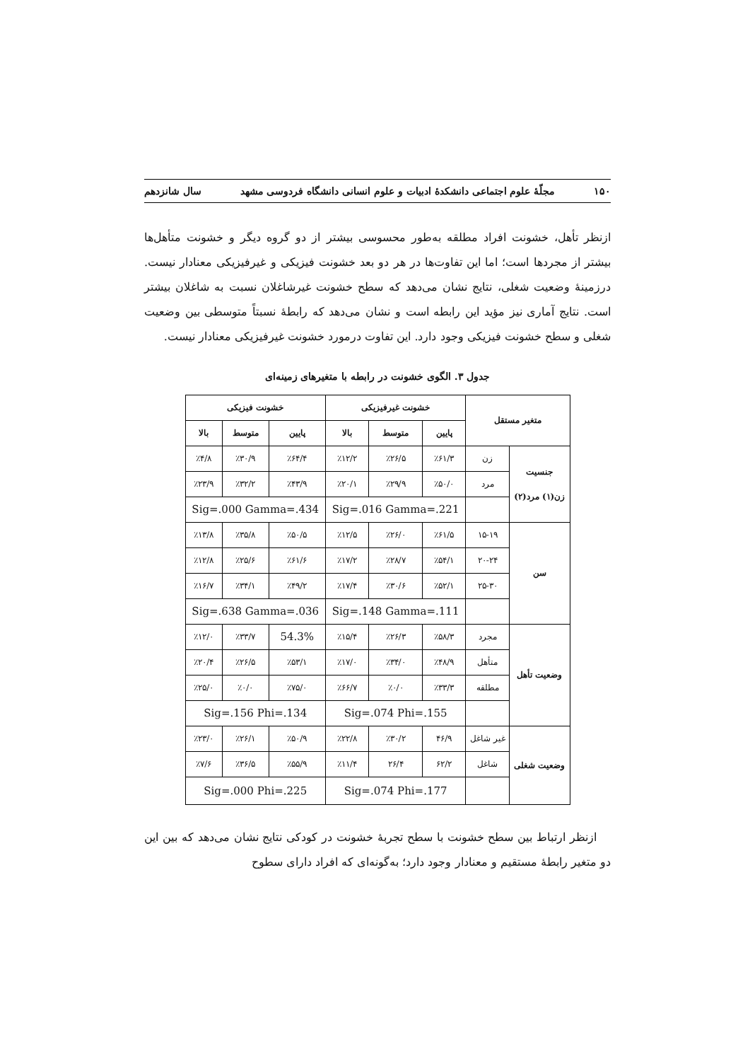۱۵۰ مجلّهٔ علوم اجتماعی دانشکدهٔ ادبیات و علوم انسانی دانشگاه فردوسی مشهد سال شانزدهم
ازنظر تأهل، خشونت افراد مطلقه به‌طور محسوسی بیشتر از دو گروه دیگر و خشونت متأهل‌ها بیشتر از مجردها است؛ اما این تفاوت‌ها در هر دو بعد خشونت فیزیکی و غیرفیزیکی معنادار نیست. درزمینهٔ وضعیت شغلی، نتایج نشان می‌دهد که سطح خشونت غیرشاغلان نسبت به شاغلان بیشتر است. نتایج آماری نیز مؤید این رابطه است و نشان می‌دهد که رابطهٔ نسبتاً متوسطی بین وضعیت شغلی و سطح خشونت فیزیکی وجود دارد. این تفاوت درمورد خشونت غیرفیزیکی معنادار نیست.
جدول ۳. الگوی خشونت در رابطه با متغیرهای زمینه‌ای
| متغیر مستقل | | خشونت غیرفیزیکی | | | خشونت فیزیکی | | |
| --- | --- | --- | --- | --- | --- | --- | --- |
| | | پایین | متوسط | بالا | پایین | متوسط | بالا |
| جنسیت زن(۱) مرد(۲) | زن | ٪۶۱/۳ | ٪۲۶/۵ | ٪۱۲/۲ | ٪۶۴/۴ | ٪۳۰/۹ | ٪۴/۸ |
| | مرد | ٪۵۰/۰ | ٪۲۹/۹ | ٪۲۰/۱ | ٪۴۳/۹ | ٪۳۲/۲ | ٪۲۳/۹ |
| | | Sig=.016 Gamma=.221 | | | Sig=.000 Gamma=.434 | | |
| سن | ۱۵-۱۹ | ٪۶۱/۵ | ٪۲۶/۰ | ٪۱۲/۵ | ٪۵۰/۵ | ٪۳۵/۸ | ٪۱۳/۸ |
| | ۲۰-۲۴ | ٪۵۴/۱ | ٪۲۸/۷ | ٪۱۷/۲ | ٪۶۱/۶ | ٪۲۵/۶ | ٪۱۲/۸ |
| | ۲۵-۳۰ | ٪۵۲/۱ | ٪۳۰/۶ | ٪۱۷/۴ | ٪۴۹/۲ | ٪۳۴/۱ | ٪۱۶/۷ |
| | | Sig=.148 Gamma=.111 | | | Sig=.638 Gamma=.036 | | |
| وضعیت تأهل | مجرد | ٪۵۸/۳ | ٪۲۶/۳ | ٪۱۵/۴ | 54.3% | ٪۳۳/۷ | ٪۱۲/۰ |
| | متأهل | ٪۴۸/۹ | ٪۳۴/۰ | ٪۱۷/۰ | ٪۵۳/۱ | ٪۲۶/۵ | ٪۲۰/۴ |
| | مطلقه | ٪۳۳/۳ | ٪۰/۰ | ٪۶۶/۷ | ٪۷۵/۰ | ٪۰/۰ | ٪۲۵/۰ |
| | | Sig=.074 Phi=.155 | | | Sig=.156 Phi=.134 | | |
| وضعیت شغلی | غیر شاغل | ۴۶/۹ | ٪۳۰/۲ | ٪۲۲/۸ | ٪۵۰/۹ | ٪۲۶/۱ | ٪۲۳/۰ |
| | شاغل | ۶۲/۲ | ۲۶/۴ | ٪۱۱/۴ | ٪۵۵/۹ | ٪۳۶/۵ | ٪۷/۶ |
| | | Sig=.074 Phi=.177 | | | Sig=.000 Phi=.225 | | |
ازنظر ارتباط بین سطح خشونت با سطح تجربهٔ خشونت در کودکی نتایج نشان می‌دهد که بین این دو متغیر رابطهٔ مستقیم و معنادار وجود دارد؛ به‌گونه‌ای که افراد دارای سطوح